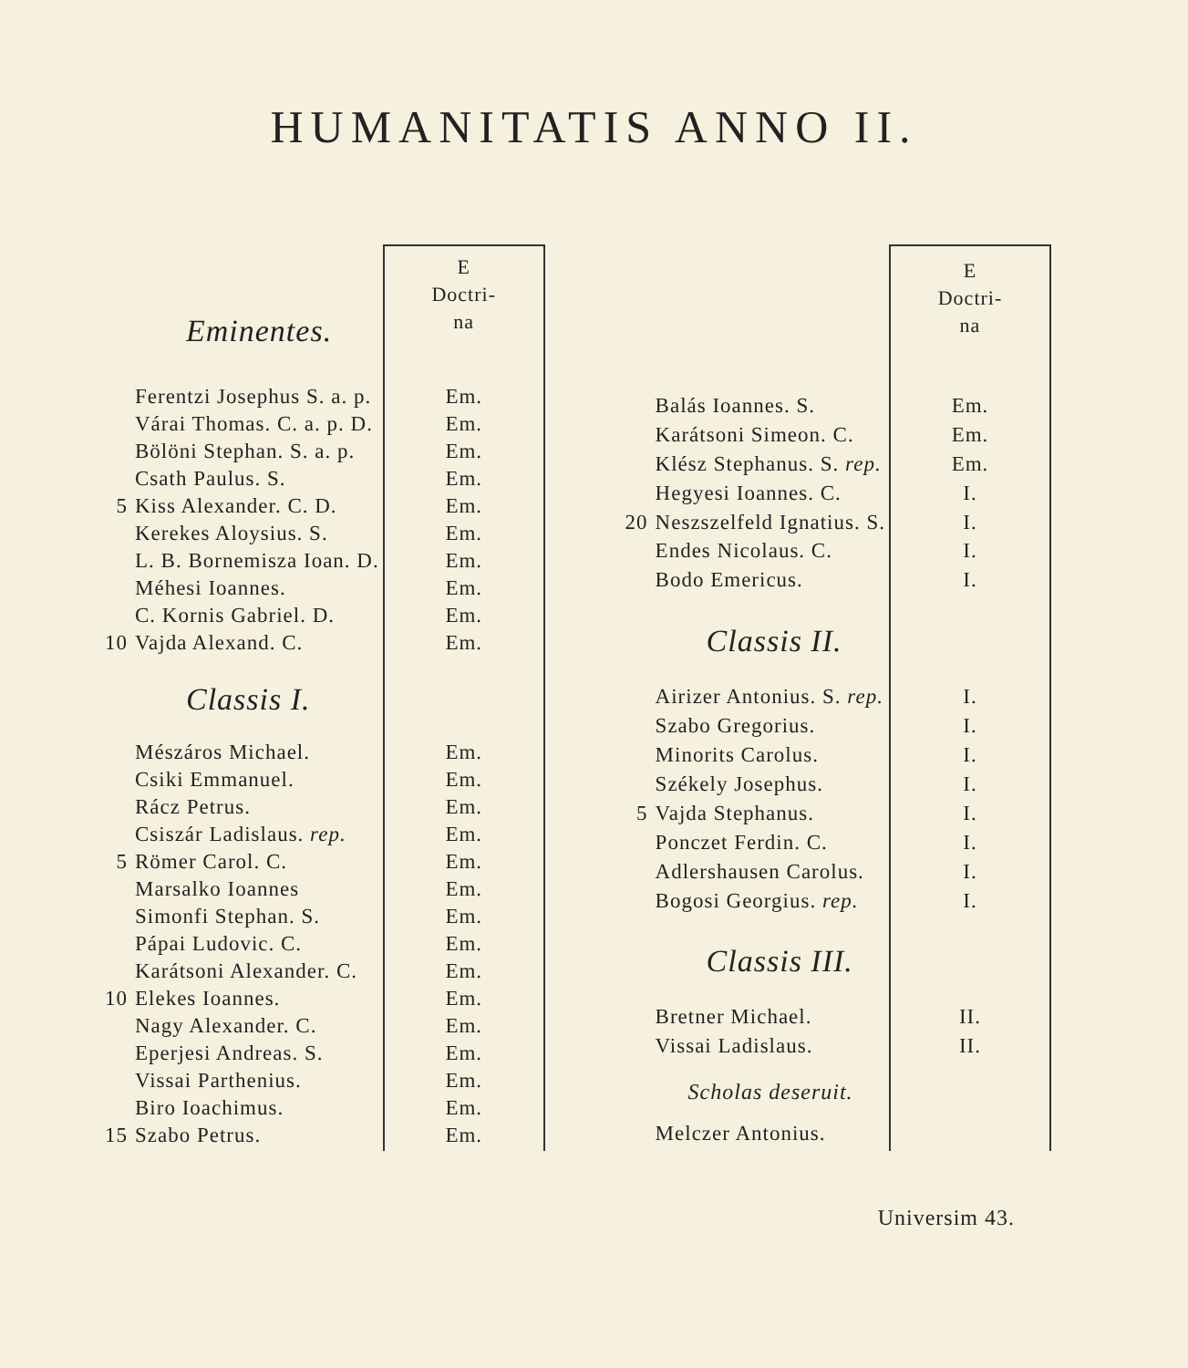HUMANITATIS ANNO II.
| | Eminentes. | E Doctri- na |
| | Ferentzi Josephus S. a. p. | Em. |
| | Várai Thomas. C. a. p. D. | Em. |
| | Bölöni Stephan. S. a. p. | Em. |
| | Csath Paulus. S. | Em. |
| 5 | Kiss Alexander. C. D. | Em. |
| | Kerekes Aloysius. S. | Em. |
| | L. B. Bornemisza Ioan. D. | Em. |
| | Méhesi Ioannes. | Em. |
| | C. Kornis Gabriel. D. | Em. |
| 10 | Vajda Alexand. C. | Em. |
| | Classis I. | |
| | Mészáros Michael. | Em. |
| | Csiki Emmanuel. | Em. |
| | Rácz Petrus. | Em. |
| | Csiszár Ladislaus. rep. | Em. |
| 5 | Römer Carol. C. | Em. |
| | Marsalko Ioannes | Em. |
| | Simonfi Stephan. S. | Em. |
| | Pápai Ludovic. C. | Em. |
| | Karátsoni Alexander. C. | Em. |
| 10 | Elekes Ioannes. | Em. |
| | Nagy Alexander. C. | Em. |
| | Eperjesi Andreas. S. | Em. |
| | Vissai Parthenius. | Em. |
| | Biro Ioachimus. | Em. |
| 15 | Szabo Petrus. | Em. |
| | | E Doctri- na |
| | Balás Ioannes. S. | Em. |
| | Karátsoni Simeon. C. | Em. |
| | Klész Stephanus. S. rep. | Em. |
| | Hegyesi Ioannes. C. | I. |
| 20 | Neszszelfeld Ignatius. S. | I. |
| | Endes Nicolaus. C. | I. |
| | Bodo Emericus. | I. |
| | Classis II. | |
| | Airizer Antonius. S. rep. | I. |
| | Szabo Gregorius. | I. |
| | Minorits Carolus. | I. |
| | Székely Josephus. | I. |
| 5 | Vajda Stephanus. | I. |
| | Ponczet Ferdin. C. | I. |
| | Adlershausen Carolus. | I. |
| | Bogosi Georgius. rep. | I. |
| | Classis III. | |
| | Bretner Michael. | II. |
| | Vissai Ladislaus. | II. |
| | Scholas deseruit. | |
| | Melczer Antonius. | |
Universim 43.